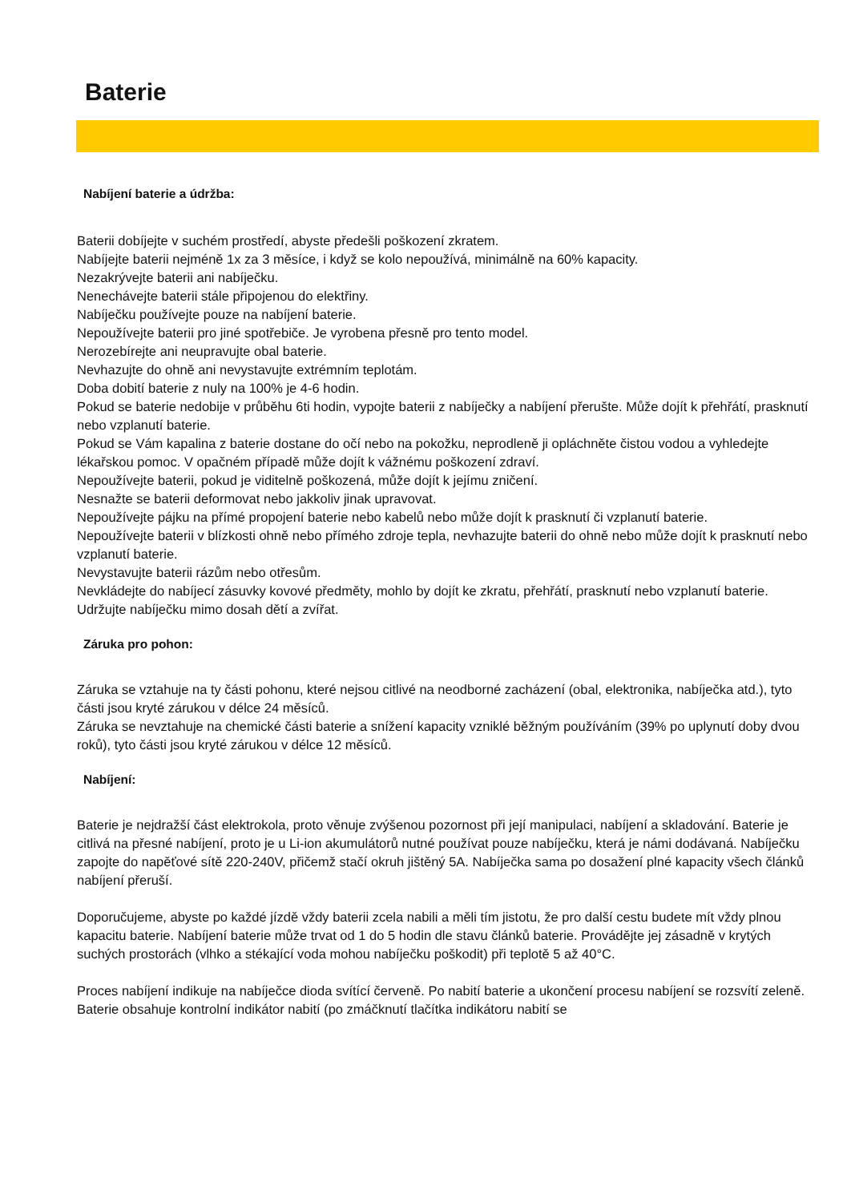Baterie
Nabíjení baterie a údržba:
Baterii dobíjejte v suchém prostředí, abyste předešli poškození zkratem.
Nabíjejte baterii nejméně 1x za 3 měsíce, i když se kolo nepoužívá, minimálně na 60% kapacity.
Nezakrývejte baterii ani nabíječku.
Nenechávejte baterii stále připojenou do elektřiny.
Nabíječku používejte pouze na nabíjení baterie.
Nepoužívejte baterii pro jiné spotřebiče. Je vyrobena přesně pro tento model.
Nerozebírejte ani neupravujte obal baterie.
Nevhazujte do ohně ani nevystavujte extrémním teplotám.
Doba dobití baterie z nuly na 100% je 4-6 hodin.
Pokud se baterie nedobije v průběhu 6ti hodin, vypojte baterii z nabíječky a nabíjení přerušte. Může dojít k přehřátí, prasknutí nebo vzplanutí baterie.
Pokud se Vám kapalina z baterie dostane do očí nebo na pokožku, neprodleně ji opláchněte čistou vodou a vyhledejte lékařskou pomoc. V opačném případě může dojít k vážnému poškození zdraví.
Nepoužívejte baterii, pokud je viditelně poškozená, může dojít k jejímu zničení.
Nesnažte se baterii deformovat nebo jakkoliv jinak upravovat.
Nepoužívejte pájku na přímé propojení baterie nebo kabelů nebo může dojít k prasknutí či vzplanutí baterie.
Nepoužívejte baterii v blízkosti ohně nebo přímého zdroje tepla, nevhazujte baterii do ohně nebo může dojít k prasknutí nebo vzplanutí baterie.
Nevystavujte baterii rázům nebo otřesům.
Nevkládejte do nabíjecí zásuvky kovové předměty, mohlo by dojít ke zkratu, přehřátí, prasknutí nebo vzplanutí baterie.
Udržujte nabíječku mimo dosah dětí a zvířat.
Záruka pro pohon:
Záruka se vztahuje na ty části pohonu, které nejsou citlivé na neodborné zacházení (obal, elektronika, nabíječka atd.), tyto části jsou kryté zárukou v délce 24 měsíců.
Záruka se nevztahuje na chemické části baterie a snížení kapacity vzniklé běžným používáním (39% po uplynutí doby dvou roků), tyto části jsou kryté zárukou v délce 12 měsíců.
Nabíjení:
Baterie je nejdražší část elektrokola, proto věnuje zvýšenou pozornost při její manipulaci, nabíjení a skladování. Baterie je citlivá na přesné nabíjení, proto je u Li-ion akumulátorů nutné používat pouze nabíječku, která je námi dodávaná. Nabíječku zapojte do napěťové sítě 220-240V, přičemž stačí okruh jištěný 5A. Nabíječka sama po dosažení plné kapacity všech článků nabíjení přeruší.
Doporučujeme, abyste po každé jízdě vždy baterii zcela nabili a měli tím jistotu, že pro další cestu budete mít vždy plnou kapacitu baterie. Nabíjení baterie může trvat od 1 do 5 hodin dle stavu článků baterie. Provádějte jej zásadně v krytých suchých prostorách (vlhko a stékající voda mohou nabíječku poškodit) při teplotě 5 až 40°C.
Proces nabíjení indikuje na nabíječce dioda svítící červeně. Po nabití baterie a ukončení procesu nabíjení se rozsvítí zeleně. Baterie obsahuje kontrolní indikátor nabití (po zmáčknutí tlačítka indikátoru nabití se